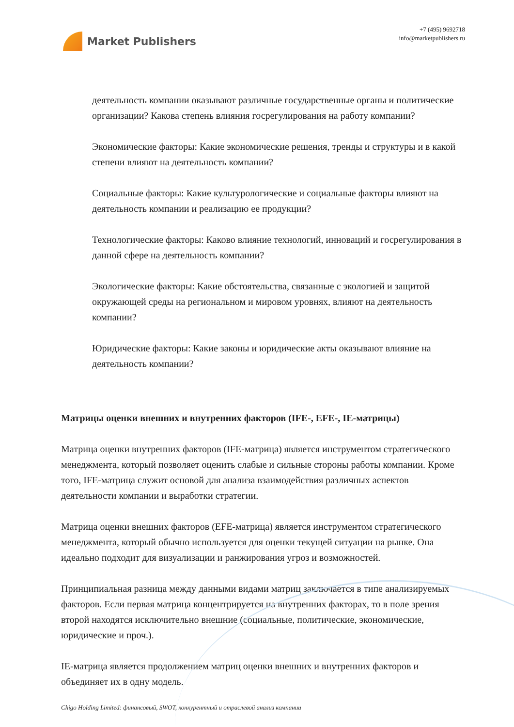Market Publishers
+7 (495) 9692718
info@marketpublishers.ru
деятельность компании оказывают различные государственные органы и политические организации? Какова степень влияния госрегулирования на работу компании?
Экономические факторы: Какие экономические решения, тренды и структуры и в какой степени влияют на деятельность компании?
Социальные факторы: Какие культурологические и социальные факторы влияют на деятельность компании и реализацию ее продукции?
Технологические факторы: Каково влияние технологий, инноваций и госрегулирования в данной сфере на деятельность компании?
Экологические факторы: Какие обстоятельства, связанные с экологией и защитой окружающей среды на региональном и мировом уровнях, влияют на деятельность компании?
Юридические факторы: Какие законы и юридические акты оказывают влияние на деятельность компании?
Матрицы оценки внешних и внутренних факторов (IFE-, EFE-, IE-матрицы)
Матрица оценки внутренних факторов (IFE-матрица) является инструментом стратегического менеджмента, который позволяет оценить слабые и сильные стороны работы компании. Кроме того, IFE-матрица служит основой для анализа взаимодействия различных аспектов деятельности компании и выработки стратегии.
Матрица оценки внешних факторов (EFE-матрица) является инструментом стратегического менеджмента, который обычно используется для оценки текущей ситуации на рынке. Она идеально подходит для визуализации и ранжирования угроз и возможностей.
Принципиальная разница между данными видами матриц заключается в типе анализируемых факторов. Если первая матрица концентрируется на внутренних факторах, то в поле зрения второй находятся исключительно внешние (социальные, политические, экономические, юридические и проч.).
IE-матрица является продолжением матриц оценки внешних и внутренних факторов и объединяет их в одну модель.
Chigo Holding Limited: финансовый, SWOT, конкурентный и отраслевой анализ компании